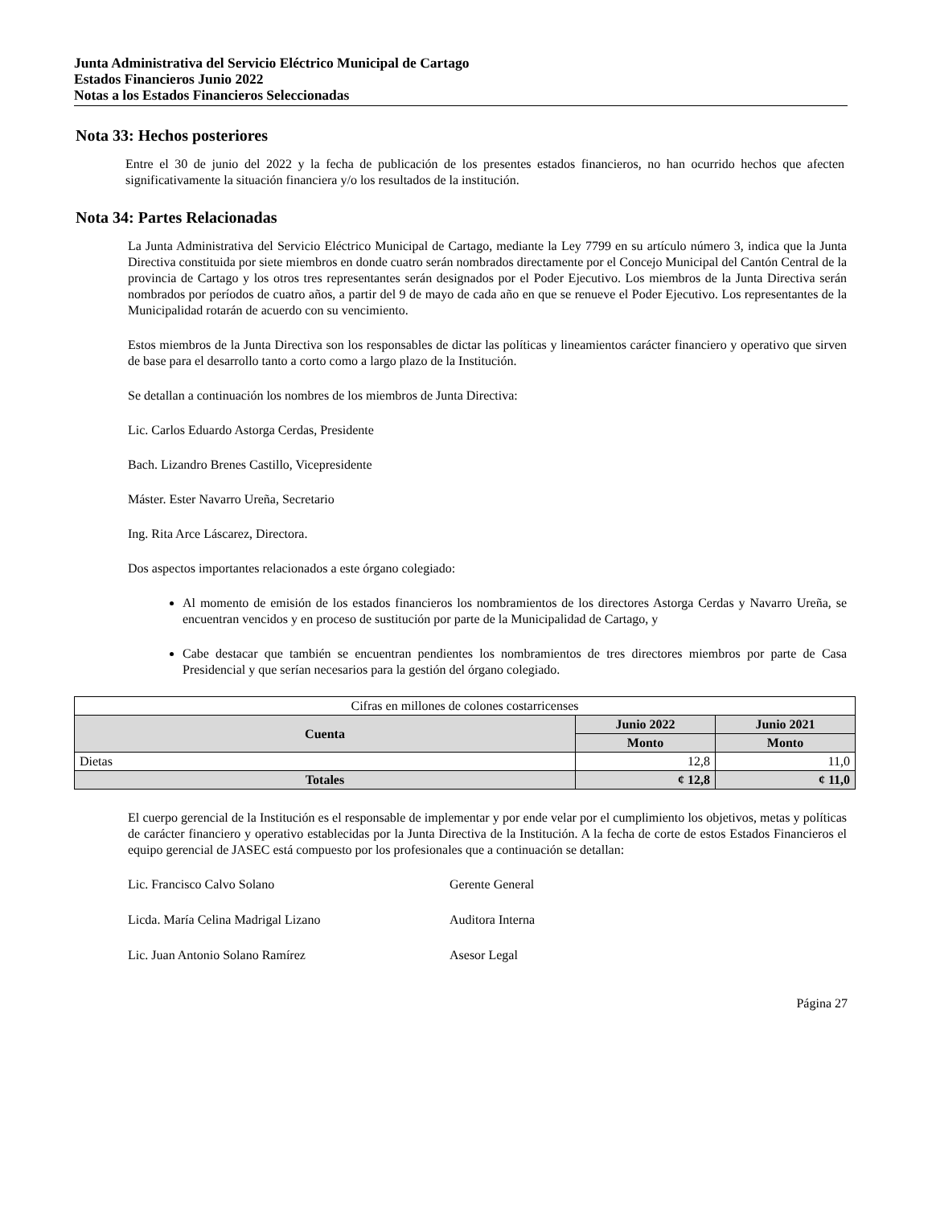Junta Administrativa del Servicio Eléctrico Municipal de Cartago
Estados Financieros Junio 2022
Notas a los Estados Financieros Seleccionadas
Nota 33: Hechos posteriores
Entre el 30 de junio del 2022 y la fecha de publicación de los presentes estados financieros, no han ocurrido hechos que afecten significativamente la situación financiera y/o los resultados de la institución.
Nota 34: Partes Relacionadas
La Junta Administrativa del Servicio Eléctrico Municipal de Cartago, mediante la Ley 7799 en su artículo número 3, indica que la Junta Directiva constituida por siete miembros en donde cuatro serán nombrados directamente por el Concejo Municipal del Cantón Central de la provincia de Cartago y los otros tres representantes serán designados por el Poder Ejecutivo. Los miembros de la Junta Directiva serán nombrados por períodos de cuatro años, a partir del 9 de mayo de cada año en que se renueve el Poder Ejecutivo. Los representantes de la Municipalidad rotarán de acuerdo con su vencimiento.
Estos miembros de la Junta Directiva son los responsables de dictar las políticas y lineamientos carácter financiero y operativo que sirven de base para el desarrollo tanto a corto como a largo plazo de la Institución.
Se detallan a continuación los nombres de los miembros de Junta Directiva:
Lic. Carlos Eduardo Astorga Cerdas, Presidente
Bach. Lizandro Brenes Castillo, Vicepresidente
Máster. Ester Navarro Ureña, Secretario
Ing. Rita Arce Láscarez, Directora.
Dos aspectos importantes relacionados a este órgano colegiado:
Al momento de emisión de los estados financieros los nombramientos de los directores Astorga Cerdas y Navarro Ureña, se encuentran vencidos y en proceso de sustitución por parte de la Municipalidad de Cartago, y
Cabe destacar que también se encuentran pendientes los nombramientos de tres directores miembros por parte de Casa Presidencial y que serían necesarios para la gestión del órgano colegiado.
| Cifras en millones de colones costarricenses | | |
| Cuenta | Junio 2022 | Junio 2021 |
| | Monto | Monto |
| Dietas | 12,8 | 11,0 |
| Totales | ¢ 12,8 | ¢ 11,0 |
El cuerpo gerencial de la Institución es el responsable de implementar y por ende velar por el cumplimiento los objetivos, metas y políticas de carácter financiero y operativo establecidas por la Junta Directiva de la Institución. A la fecha de corte de estos Estados Financieros el equipo gerencial de JASEC está compuesto por los profesionales que a continuación se detallan:
Lic. Francisco Calvo Solano Gerente General
Licda. María Celina Madrigal Lizano Auditora Interna
Lic. Juan Antonio Solano Ramírez Asesor Legal
Página 27